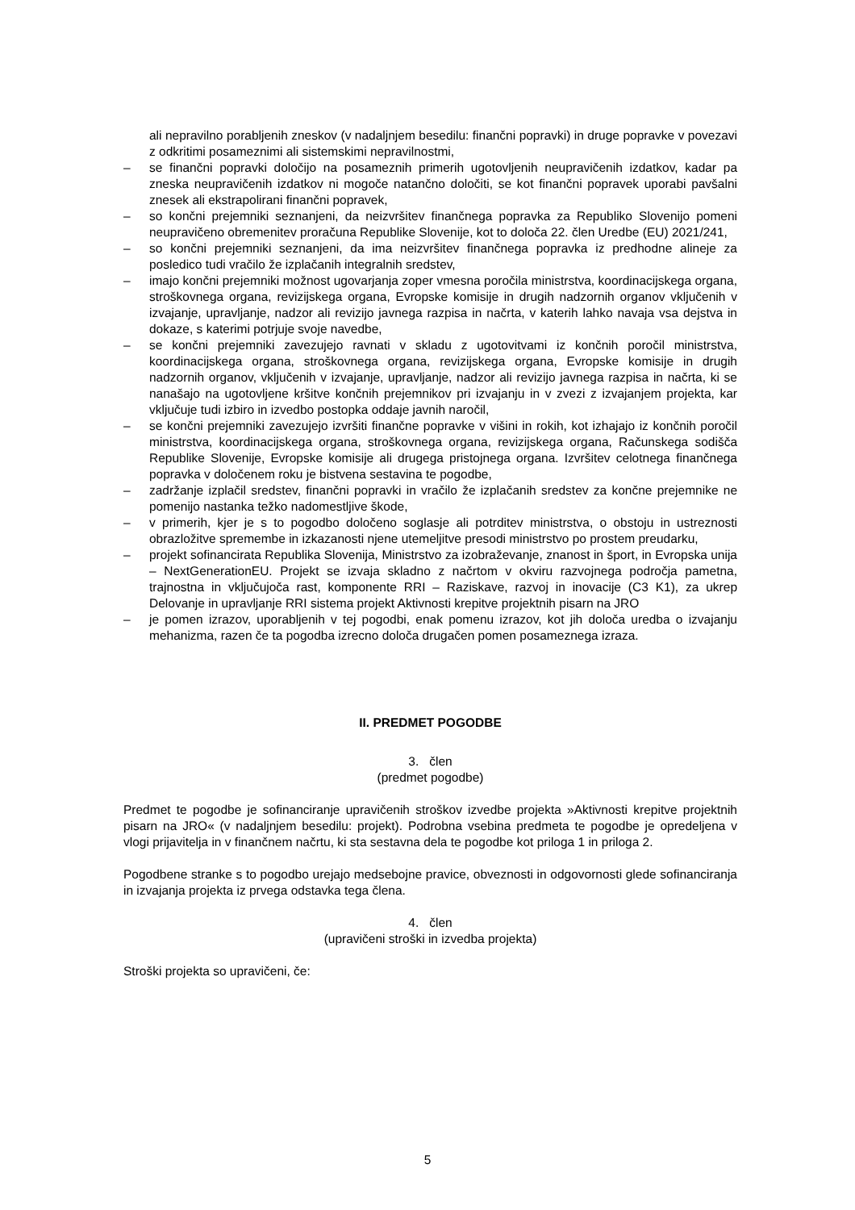ali nepravilno porabljenih zneskov (v nadaljnjem besedilu: finančni popravki) in druge popravke v povezavi z odkritimi posameznimi ali sistemskimi nepravilnostmi,
– se finančni popravki določijo na posameznih primerih ugotovljenih neupravičenih izdatkov, kadar pa zneska neupravičenih izdatkov ni mogoče natančno določiti, se kot finančni popravek uporabi pavšalni znesek ali ekstrapolirani finančni popravek,
– so končni prejemniki seznanjeni, da neizvršitev finančnega popravka za Republiko Slovenijo pomeni neupravičeno obremenitev proračuna Republike Slovenije, kot to določa 22. člen Uredbe (EU) 2021/241,
– so končni prejemniki seznanjeni, da ima neizvršitev finančnega popravka iz predhodne alineje za posledico tudi vračilo že izplačanih integralnih sredstev,
– imajo končni prejemniki možnost ugovarjanja zoper vmesna poročila ministrstva, koordinacijskega organa, stroškovnega organa, revizijskega organa, Evropske komisije in drugih nadzornih organov vključenih v izvajanje, upravljanje, nadzor ali revizijo javnega razpisa in načrta, v katerih lahko navaja vsa dejstva in dokaze, s katerimi potrjuje svoje navedbe,
– se končni prejemniki zavezujejo ravnati v skladu z ugotovitvami iz končnih poročil ministrstva, koordinacijskega organa, stroškovnega organa, revizijskega organa, Evropske komisije in drugih nadzornih organov, vključenih v izvajanje, upravljanje, nadzor ali revizijo javnega razpisa in načrta, ki se nanašajo na ugotovljene kršitve končnih prejemnikov pri izvajanju in v zvezi z izvajanjem projekta, kar vključuje tudi izbiro in izvedbo postopka oddaje javnih naročil,
– se končni prejemniki zavezujejo izvršiti finančne popravke v višini in rokih, kot izhajajo iz končnih poročil ministrstva, koordinacijskega organa, stroškovnega organa, revizijskega organa, Računskega sodišča Republike Slovenije, Evropske komisije ali drugega pristojnega organa. Izvršitev celotnega finančnega popravka v določenem roku je bistvena sestavina te pogodbe,
– zadržanje izplačil sredstev, finančni popravki in vračilo že izplačanih sredstev za končne prejemnike ne pomenijo nastanka težko nadomestljive škode,
– v primerih, kjer je s to pogodbo določeno soglasje ali potrditev ministrstva, o obstoju in ustreznosti obrazložitve spremembe in izkazanosti njene utemeljitve presodi ministrstvo po prostem preudarku,
– projekt sofinancirata Republika Slovenija, Ministrstvo za izobraževanje, znanost in šport, in Evropska unija – NextGenerationEU. Projekt se izvaja skladno z načrtom v okviru razvojnega področja pametna, trajnostna in vključujoča rast, komponente RRI – Raziskave, razvoj in inovacije (C3 K1), za ukrep Delovanje in upravljanje RRI sistema projekt Aktivnosti krepitve projektnih pisarn na JRO
– je pomen izrazov, uporabljenih v tej pogodbi, enak pomenu izrazov, kot jih določa uredba o izvajanju mehanizma, razen če ta pogodba izrecno določa drugačen pomen posameznega izraza.
II. PREDMET POGODBE
3. člen
(predmet pogodbe)
Predmet te pogodbe je sofinanciranje upravičenih stroškov izvedbe projekta »Aktivnosti krepitve projektnih pisarn na JRO« (v nadaljnjem besedilu: projekt). Podrobna vsebina predmeta te pogodbe je opredeljena v vlogi prijavitelja in v finančnem načrtu, ki sta sestavna dela te pogodbe kot priloga 1 in priloga 2.
Pogodbene stranke s to pogodbo urejajo medsebojne pravice, obveznosti in odgovornosti glede sofinanciranja in izvajanja projekta iz prvega odstavka tega člena.
4. člen
(upravičeni stroški in izvedba projekta)
Stroški projekta so upravičeni, če:
5